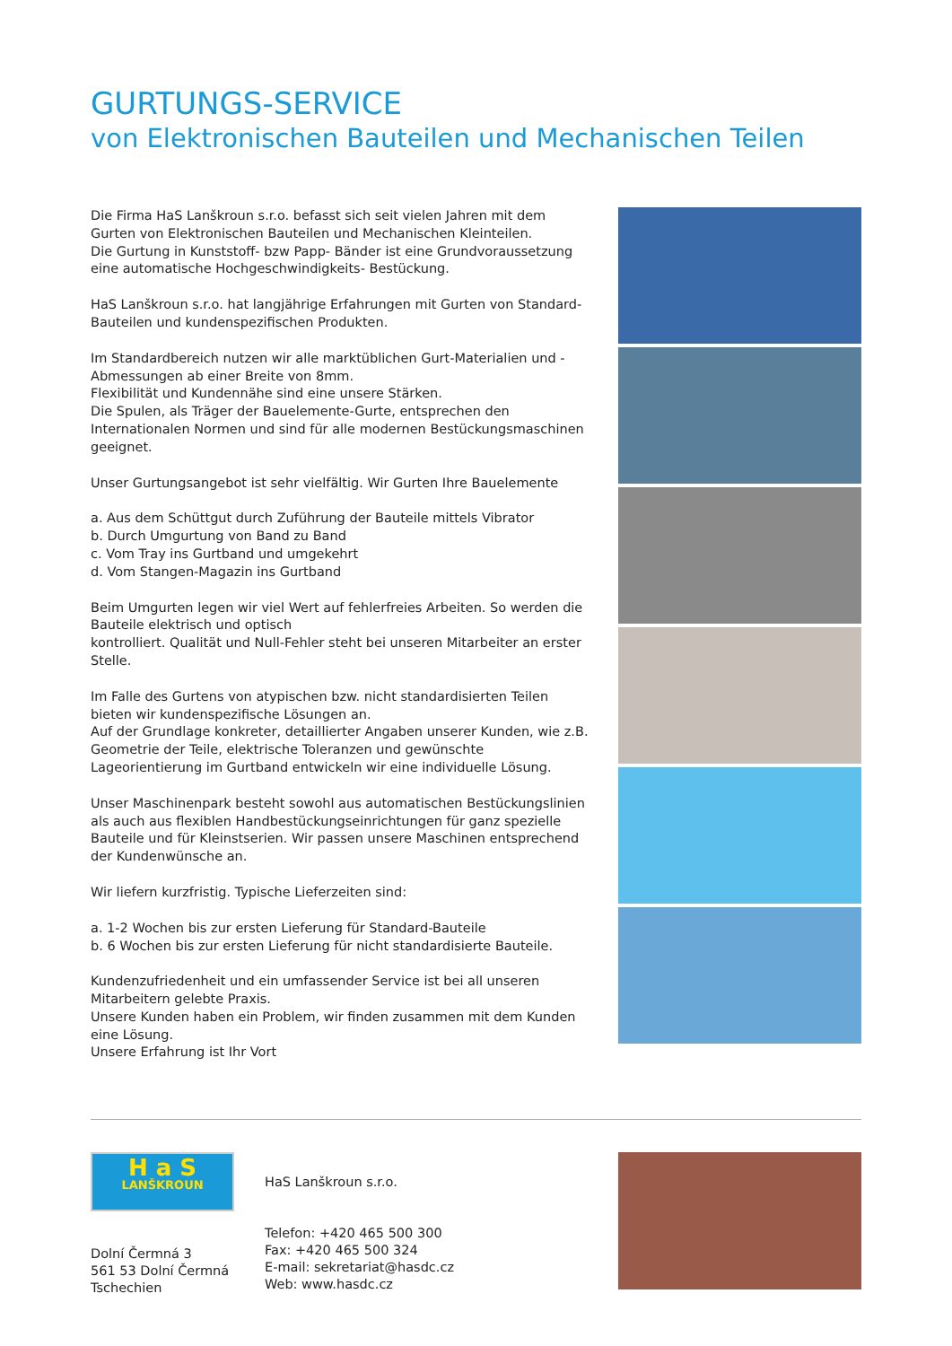GURTUNGS-SERVICE
von Elektronischen Bauteilen und Mechanischen Teilen
Die Firma HaS Lanškroun s.r.o. befasst sich seit vielen Jahren mit dem Gurten von Elektronischen Bauteilen und Mechanischen Kleinteilen.
Die Gurtung in Kunststoff- bzw Papp- Bänder ist eine Grundvoraussetzung eine automatische Hochgeschwindigkeits- Bestückung.
HaS Lanškroun s.r.o. hat langjährige Erfahrungen mit Gurten von Standard-Bauteilen und kundenspezifischen Produkten.
Im Standardbereich nutzen wir alle marktüblichen Gurt-Materialien und -Abmessungen ab einer Breite von 8mm.
Flexibilität und Kundennähe sind eine unsere Stärken.
Die Spulen, als Träger der Bauelemente-Gurte, entsprechen den Internationalen Normen und sind für alle modernen Bestückungsmaschinen geeignet.
Unser Gurtungsangebot ist sehr vielfältig. Wir Gurten Ihre Bauelemente
a. Aus dem Schüttgut durch Zuführung der Bauteile mittels Vibrator
b. Durch Umgurtung von Band zu Band
c. Vom Tray ins Gurtband und umgekehrt
d. Vom Stangen-Magazin ins Gurtband
Beim Umgurten legen wir viel Wert auf fehlerfreies Arbeiten. So werden die Bauteile elektrisch und optisch
kontrolliert. Qualität und Null-Fehler steht bei unseren Mitarbeiter an erster Stelle.
Im Falle des Gurtens von atypischen bzw. nicht standardisierten Teilen bieten wir kundenspezifische Lösungen an.
Auf der Grundlage konkreter, detaillierter Angaben unserer Kunden, wie z.B. Geometrie der Teile, elektrische Toleranzen und gewünschte Lageorientierung im Gurtband entwickeln wir eine individuelle Lösung.
Unser Maschinenpark besteht sowohl aus automatischen Bestückungslinien als auch aus flexiblen Handbestückungseinrichtungen für ganz spezielle Bauteile und für Kleinstserien. Wir passen unsere Maschinen entsprechend der Kundenwünsche an.
Wir liefern kurzfristig. Typische Lieferzeiten sind:
a. 1-2 Wochen bis zur ersten Lieferung für Standard-Bauteile
b. 6 Wochen bis zur ersten Lieferung für nicht standardisierte Bauteile.
Kundenzufriedenheit und ein umfassender Service ist bei all unseren Mitarbeitern gelebte Praxis.
Unsere Kunden haben ein Problem, wir finden zusammen mit dem Kunden eine Lösung.
Unsere Erfahrung ist Ihr Vort
H a S
LANŠKROUN
Dolní Čermná 3
561 53 Dolní Čermná
Tschechien
HaS Lanškroun s.r.o.
Telefon: +420 465 500 300
Fax: +420 465 500 324
E-mail: sekretariat@hasdc.cz
Web: www.hasdc.cz